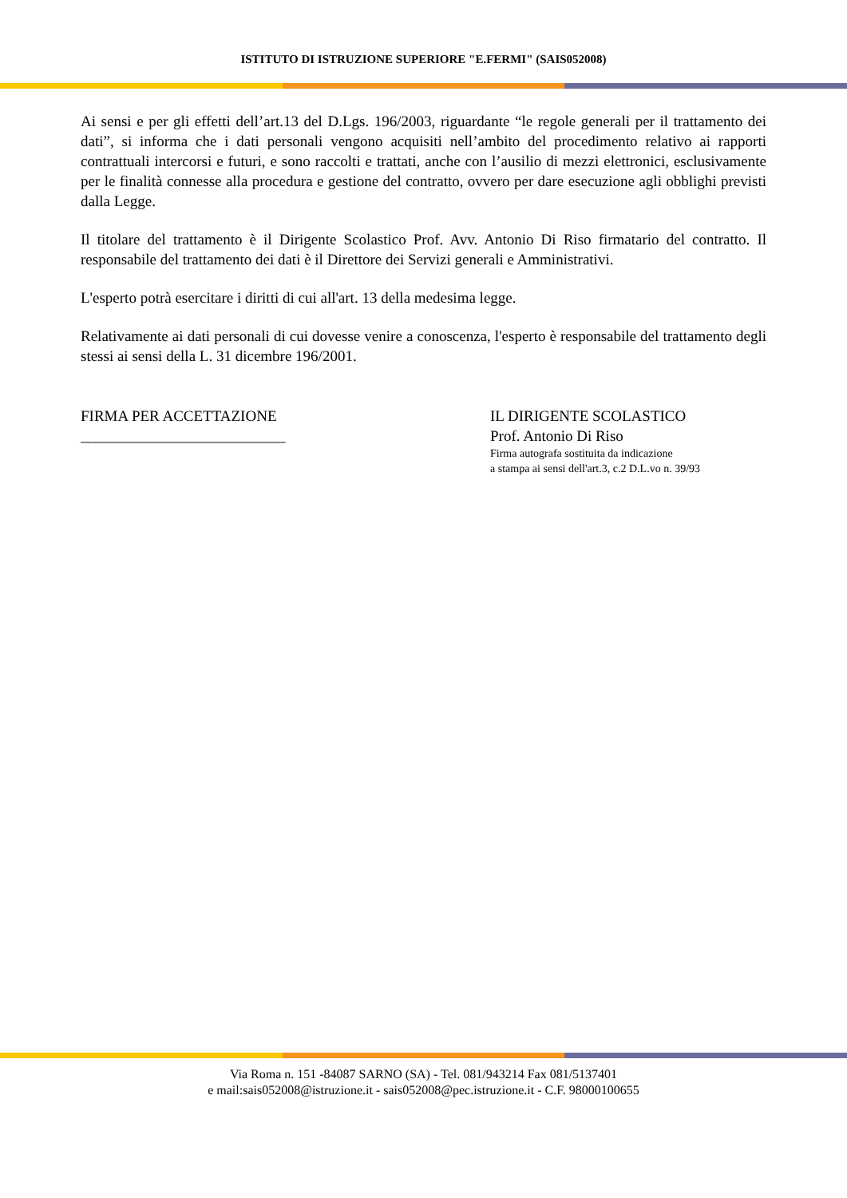ISTITUTO DI ISTRUZIONE SUPERIORE "E.FERMI" (SAIS052008)
Ai sensi e per gli effetti dell’art.13 del D.Lgs. 196/2003, riguardante “le regole generali per il trattamento dei dati”, si informa che i dati personali vengono acquisiti nell’ambito del procedimento relativo ai rapporti contrattuali intercorsi e futuri, e sono raccolti e trattati, anche con l’ausilio di mezzi elettronici, esclusivamente per le finalità connesse alla procedura e gestione del contratto, ovvero per dare esecuzione agli obblighi previsti dalla Legge.
Il titolare del trattamento è il Dirigente Scolastico Prof. Avv. Antonio Di Riso firmatario del contratto. Il responsabile del trattamento dei dati è il Direttore dei Servizi generali e Amministrativi.
L'esperto potrà esercitare i diritti di cui all'art. 13 della medesima legge.
Relativamente ai dati personali di cui dovesse venire a conoscenza, l'esperto è responsabile del trattamento degli stessi ai sensi della L. 31 dicembre 196/2001.
FIRMA PER ACCETTAZIONE
___________________________
IL DIRIGENTE SCOLASTICO
Prof. Antonio Di Riso
Firma autografa sostituita da indicazione
a stampa ai sensi dell'art.3, c.2 D.L.vo n. 39/93
Via Roma n. 151 -84087 SARNO (SA) - Tel. 081/943214 Fax 081/5137401
e mail:sais052008@istruzione.it - sais052008@pec.istruzione.it - C.F. 98000100655